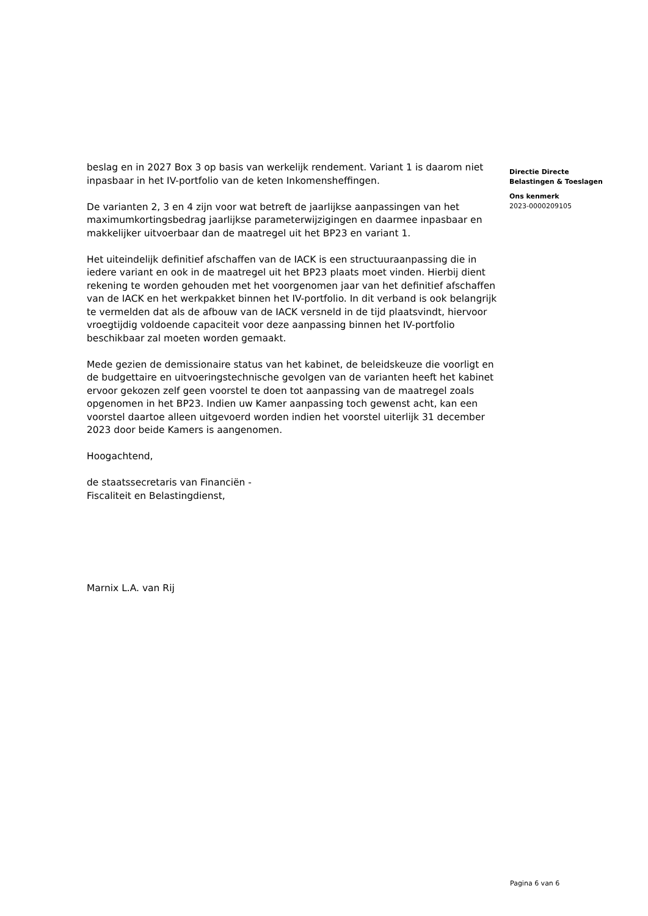beslag en in 2027 Box 3 op basis van werkelijk rendement. Variant 1 is daarom niet inpasbaar in het IV-portfolio van de keten Inkomensheffingen.
De varianten 2, 3 en 4 zijn voor wat betreft de jaarlijkse aanpassingen van het maximumkortingsbedrag jaarlijkse parameterwijzigingen en daarmee inpasbaar en makkelijker uitvoerbaar dan de maatregel uit het BP23 en variant 1.
Het uiteindelijk definitief afschaffen van de IACK is een structuuraanpassing die in iedere variant en ook in de maatregel uit het BP23 plaats moet vinden. Hierbij dient rekening te worden gehouden met het voorgenomen jaar van het definitief afschaffen van de IACK en het werkpakket binnen het IV-portfolio. In dit verband is ook belangrijk te vermelden dat als de afbouw van de IACK versneld in de tijd plaatsvindt, hiervoor vroegtijdig voldoende capaciteit voor deze aanpassing binnen het IV-portfolio beschikbaar zal moeten worden gemaakt.
Mede gezien de demissionaire status van het kabinet, de beleidskeuze die voorligt en de budgettaire en uitvoeringstechnische gevolgen van de varianten heeft het kabinet ervoor gekozen zelf geen voorstel te doen tot aanpassing van de maatregel zoals opgenomen in het BP23. Indien uw Kamer aanpassing toch gewenst acht, kan een voorstel daartoe alleen uitgevoerd worden indien het voorstel uiterlijk 31 december 2023 door beide Kamers is aangenomen.
Hoogachtend,
de staatssecretaris van Financiën -
Fiscaliteit en Belastingdienst,
Marnix L.A. van Rij
Directie Directe
Belastingen & Toeslagen
Ons kenmerk
2023-0000209105
Pagina 6 van 6